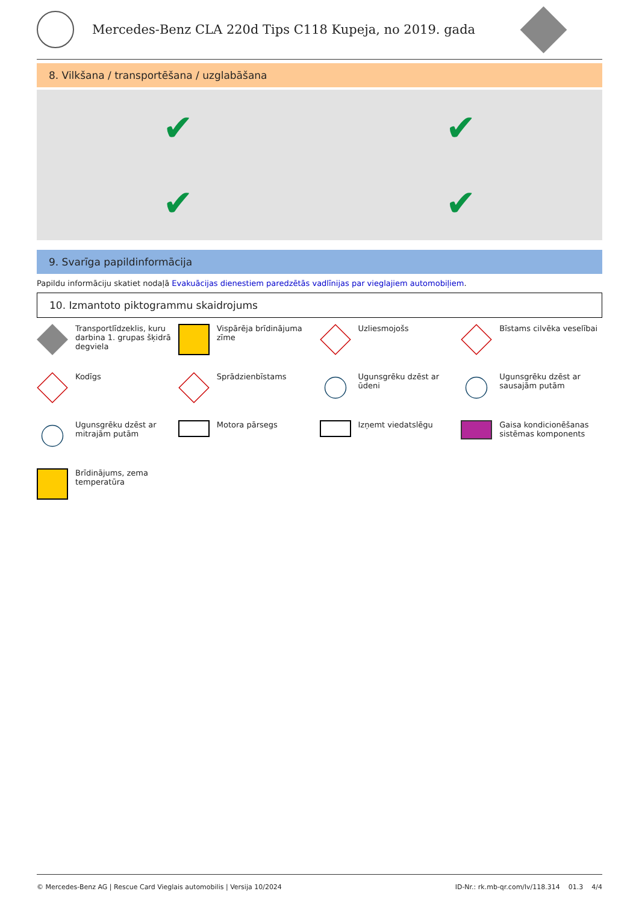Mercedes-Benz CLA 220d Tips C118 Kupeja, no 2019. gada
8. Vilkšana / transportēšana / uzglabāšana
✔
✔
✔
✔
9. Svarīga papildinformācija
Papildu informāciju skatiet nodaļā Evakuācijas dienestiem paredzētās vadlīnijas par vieglajiem automobiļiem.
10. Izmantoto piktogrammu skaidrojums
Transportlīdzeklis, kuru darbina 1. grupas šķidrā degviela
Vispārēja brīdinājuma zīme
Uzliesmojošs
Bīstams cilvēka veselībai
Kodīgs
Sprādzienbīstams
Ugunsgrēku dzēst ar ūdeni
Ugunsgrēku dzēst ar sausajām putām
Ugunsgrēku dzēst ar mitrajām putām
Motora pārsegs
Izņemt viedatslēgu
Gaisa kondicionēšanas sistēmas komponents
Brīdinājums, zema temperatūra
© Mercedes-Benz AG | Rescue Card Vieglais automobilis | Versija 10/2024 ID-Nr.: rk.mb-qr.com/lv/118.314 01.3 4/4